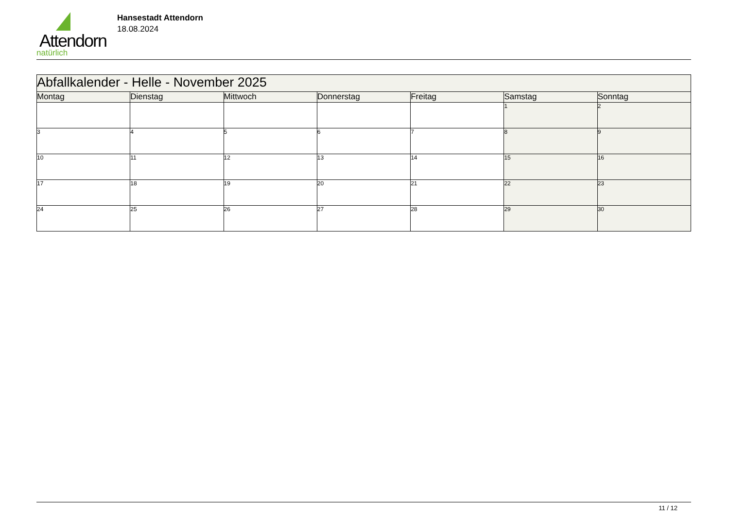Attendorn
natürlich
Hansestadt Attendorn
18.08.2024
| Abfallkalender - Helle - November 2025 | | | | | | |
| --- | --- | --- | --- | --- | --- | --- |
| Montag | Dienstag | Mittwoch | Donnerstag | Freitag | Samstag | Sonntag |
| | | | | | 1 | 2 |
| 3 | 4 | 5 | 6 | 7 | 8 | 9 |
| 10 | 11 | 12 | 13 | 14 | 15 | 16 |
| 17 | 18 | 19 | 20 | 21 | 22 | 23 |
| 24 | 25 | 26 | 27 | 28 | 29 | 30 |
11 / 12